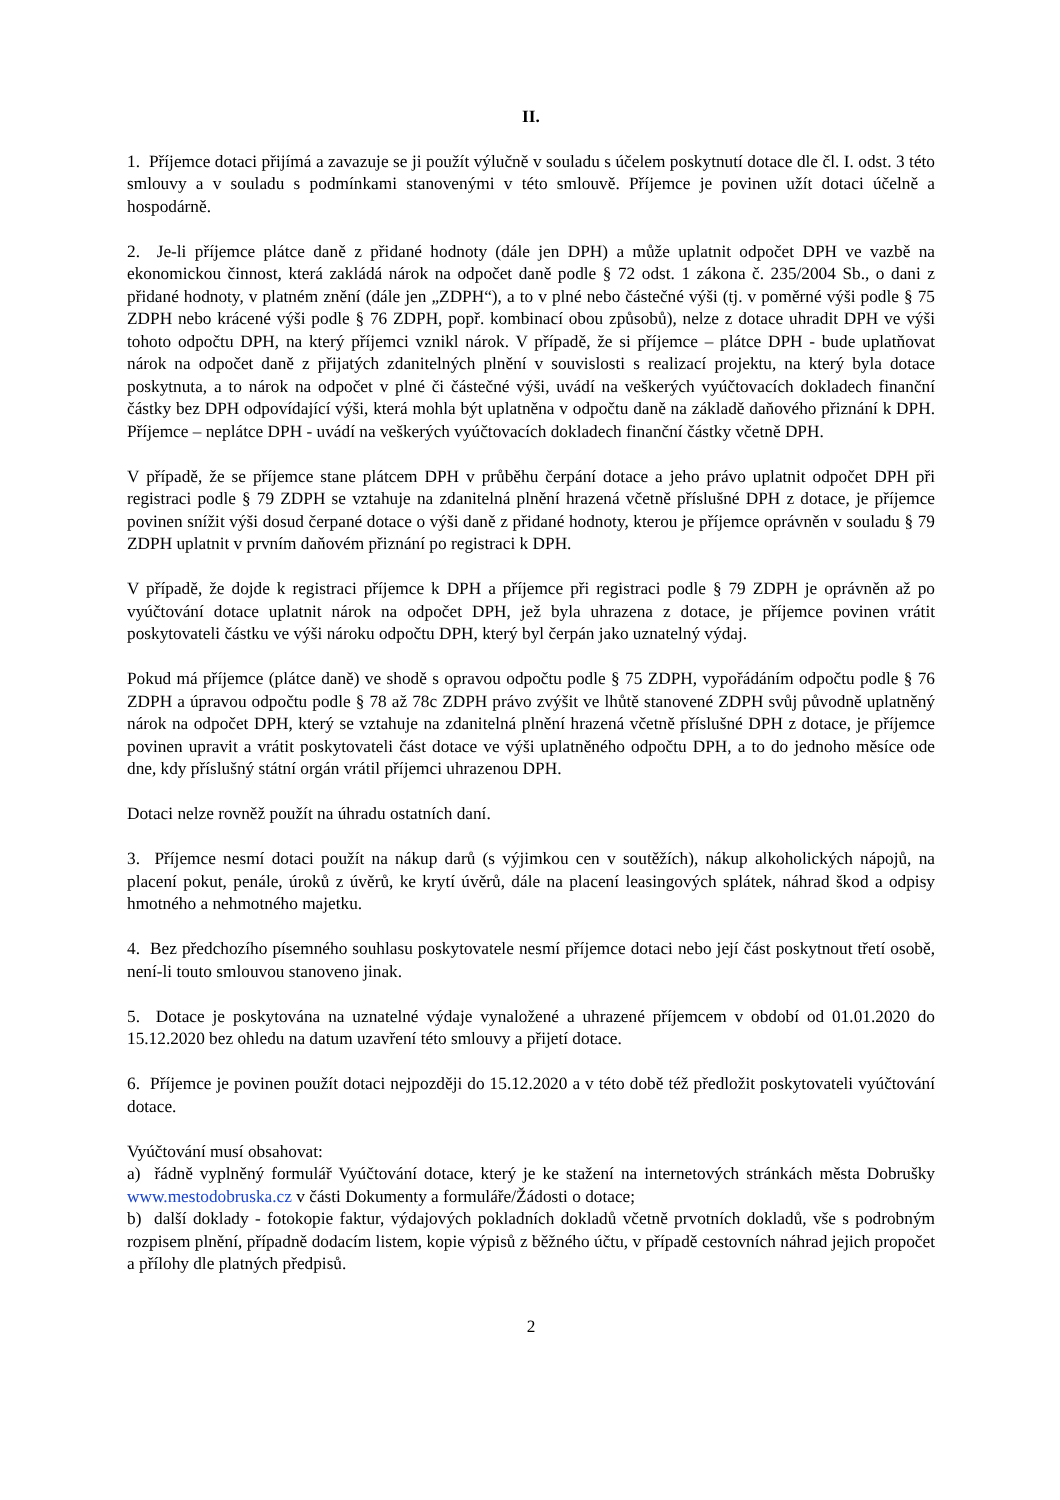II.
1. Příjemce dotaci přijímá a zavazuje se ji použít výlučně v souladu s účelem poskytnutí dotace dle čl. I. odst. 3 této smlouvy a v souladu s podmínkami stanovenými v této smlouvě. Příjemce je povinen užít dotaci účelně a hospodárně.
2. Je-li příjemce plátce daně z přidané hodnoty (dále jen DPH) a může uplatnit odpočet DPH ve vazbě na ekonomickou činnost, která zakládá nárok na odpočet daně podle § 72 odst. 1 zákona č. 235/2004 Sb., o dani z přidané hodnoty, v platném znění (dále jen „ZDPH“), a to v plné nebo částečné výši (tj. v poměrné výši podle § 75 ZDPH nebo krácené výši podle § 76 ZDPH, popř. kombinací obou způsobů), nelze z dotace uhradit DPH ve výši tohoto odpočtu DPH, na který příjemci vznikl nárok. V případě, že si příjemce – plátce DPH - bude uplatňovat nárok na odpočet daně z přijatých zdanitelných plnění v souvislosti s realizací projektu, na který byla dotace poskytnuta, a to nárok na odpočet v plné či částečné výši, uvádí na veškerých vyúčtovacích dokladech finanční částky bez DPH odpovídající výši, která mohla být uplatněna v odpočtu daně na základě daňového přiznání k DPH. Příjemce – neplátce DPH - uvádí na veškerých vyúčtovacích dokladech finanční částky včetně DPH.
V případě, že se příjemce stane plátcem DPH v průběhu čerpání dotace a jeho právo uplatnit odpočet DPH při registraci podle § 79 ZDPH se vztahuje na zdanitelná plnění hrazená včetně příslušné DPH z dotace, je příjemce povinen snížit výši dosud čerpané dotace o výši daně z přidané hodnoty, kterou je příjemce oprávněn v souladu § 79 ZDPH uplatnit v prvním daňovém přiznání po registraci k DPH.
V případě, že dojde k registraci příjemce k DPH a příjemce při registraci podle § 79 ZDPH je oprávněn až po vyúčtování dotace uplatnit nárok na odpočet DPH, jež byla uhrazena z dotace, je příjemce povinen vrátit poskytovateli částku ve výši nároku odpočtu DPH, který byl čerpán jako uznatelný výdaj.
Pokud má příjemce (plátce daně) ve shodě s opravou odpočtu podle § 75 ZDPH, vypořádáním odpočtu podle § 76 ZDPH a úpravou odpočtu podle § 78 až 78c ZDPH právo zvýšit ve lhůtě stanovené ZDPH svůj původně uplatněný nárok na odpočet DPH, který se vztahuje na zdanitelná plnění hrazená včetně příslušné DPH z dotace, je příjemce povinen upravit a vrátit poskytovateli část dotace ve výši uplatněného odpočtu DPH, a to do jednoho měsíce ode dne, kdy příslušný státní orgán vrátil příjemci uhrazenou DPH.
Dotaci nelze rovněž použít na úhradu ostatních daní.
3. Příjemce nesmí dotaci použít na nákup darů (s výjimkou cen v soutěžích), nákup alkoholických nápojů, na placení pokut, penále, úroků z úvěrů, ke krytí úvěrů, dále na placení leasingových splátek, náhrad škod a odpisy hmotného a nehmotného majetku.
4. Bez předchozího písemného souhlasu poskytovatele nesmí příjemce dotaci nebo její část poskytnout třetí osobě, není-li touto smlouvou stanoveno jinak.
5. Dotace je poskytována na uznatelné výdaje vynaložené a uhrazené příjemcem v období od 01.01.2020 do 15.12.2020 bez ohledu na datum uzavření této smlouvy a přijetí dotace.
6. Příjemce je povinen použít dotaci nejpozději do 15.12.2020 a v této době též předložit poskytovateli vyúčtování dotace.
Vyúčtování musí obsahovat:
a) řádně vyplněný formulář Vyúčtování dotace, který je ke stažení na internetových stránkách města Dobrušky www.mestodobruska.cz v části Dokumenty a formuláře/Žádosti o dotace;
b) další doklady - fotokopie faktur, výdajových pokladních dokladů včetně prvotních dokladů, vše s podrobným rozpisem plnění, případně dodacím listem, kopie výpisů z běžného účtu, v případě cestovních náhrad jejich propočet a přílohy dle platných předpisů.
2